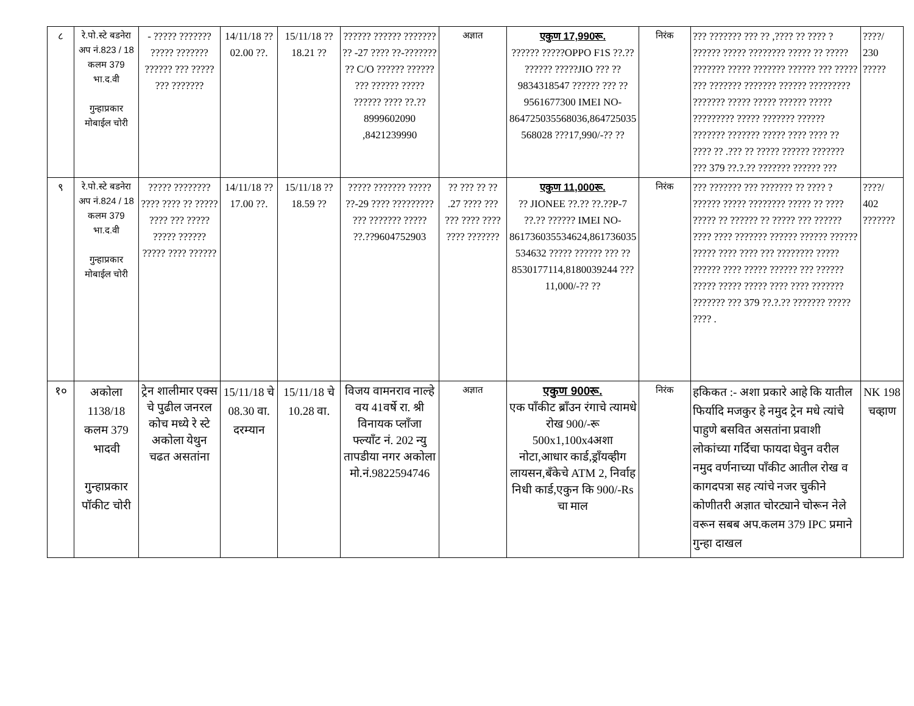| ८ | रे.पो.स्टे बडनेरा अप नं.823 / 18 कलम 379 भा.द.वी गुन्हाप्रकार मोबाईल चोरी | - ????? ??????? ????? ??????? ?????? ??? ????? ??? ??????? | 14/11/18 ??02.00 ??. | 15/11/18 ??18.21 ?? | ?????? ?????? ??????? ?? -27 ???? ??-??????? ?? C/O ?????? ?????? ??? ?????? ????? ?????? ???? ??.??8999602090 ,8421239990 | अज्ञात | एकुण 17,990रू. ?????? ?????OPPO F1S ??.?? ?????? ?????JIO ??? ??9834318547 ?????? ??? ??9561677300 IMEI NO-864725035568036,864725035568028 ???17,990/-?? ?? | निरंक | ??? ??????? ??? ?? ,???? ?? ???? ? ?????? ????? ???????? ????? ?? ????? ??????? ????? ??????? ?????? ??? ????? ??? ??????? ??????? ?????? ????????? ??????? ????? ????? ?????? ????? ????????? ????? ??????? ?????? ??????? ??????? ????? ???? ???? ?? ???? ?? .??? ?? ????? ?????? ??????? ??? 379 ??.?.?? ??????? ?????? ??? | ????/ 230 ????? |
| ९ | रे.पो.स्टे बडनेरा अप नं.824 / 18 कलम 379 भा.द.वी गुन्हाप्रकार मोबाईल चोरी | ????? ???????? ???? ???? ?? ????? ???? ??? ????? ????? ?????? ????? ???? ?????? | 14/11/18 ??17.00 ??. | 15/11/18 ??18.59 ?? | ????? ??????? ????? ??-29 ???? ????????? ??? ??????? ????? ??.??9604752903 | ?? ??? ?? ?? .27 ???? ??? ??? ???? ???? ???? ??????? | एकुण 11,000रू. ?? JIONEE ??.?? ??.??P-7 ??.?? ?????? IMEI NO-861736035534624,861736035534632 ????? ?????? ??? ??8530177114,8180039244 ???11,000/-?? ?? | निरंक | ??? ??????? ??? ??????? ?? ???? ? ?????? ????? ???????? ????? ?? ???? ????? ?? ?????? ?? ????? ??? ?????? ???? ???? ??????? ?????? ?????? ?????? ????? ???? ???? ??? ???????? ????? ?????? ???? ????? ?????? ??? ?????? ????? ????? ????? ???? ???? ??????? ??????? ??? 379 ??.?.?? ??????? ????? ???? . | ????/ 402 ??????? |
| १० | अकोला 1138/18 कलम 379 भादवी गुन्हाप्रकार पॉकीट चोरी | ट्रेन शालीमार एक्स चे पुढील जनरल कोच मध्ये रे स्टे अकोला येथुन चढत असतांना | 15/11/18 चे 08.30 वा. दरम्यान | 15/11/18 चे 10.28 वा. | विजय वामनराव नाल्हे वय 41वर्षे रा. श्री विनायक प्लाँजा फ्ल्याँट नं. 202 न्यु तापडीया नगर अकोला मो.नं.9822594746 | अज्ञात | एकुण 900रू. एक पाँकीट ब्राँउन रंगाचे त्यामधे रोख 900/-रू 500x1,100x4अशा नोटा,आधार कार्ड,ड्राँयव्हीग लायसन,बँकेचे ATM 2, निर्वाह निधी कार्ड,एकुन कि 900/-Rs चा माल | निरंक | हकिकत :- अशा प्रकारे आहे कि यातील फिर्यादि मजकुर हे नमुद ट्रेन मधे त्यांचे पाहुणे बसवित असतांना प्रवाशी लोकांच्या गर्दिचा फायदा घेवुन वरील नमुद वर्णनाच्या पाँकीट आतील रोख व कागदपत्रा सह त्यांचे नजर चुकीने कोणीतरी अज्ञात चोरट्याने चोरून नेले वरून सबब अप.कलम 379 IPC प्रमाने गुन्हा दाखल | NK 198 चव्हाण |